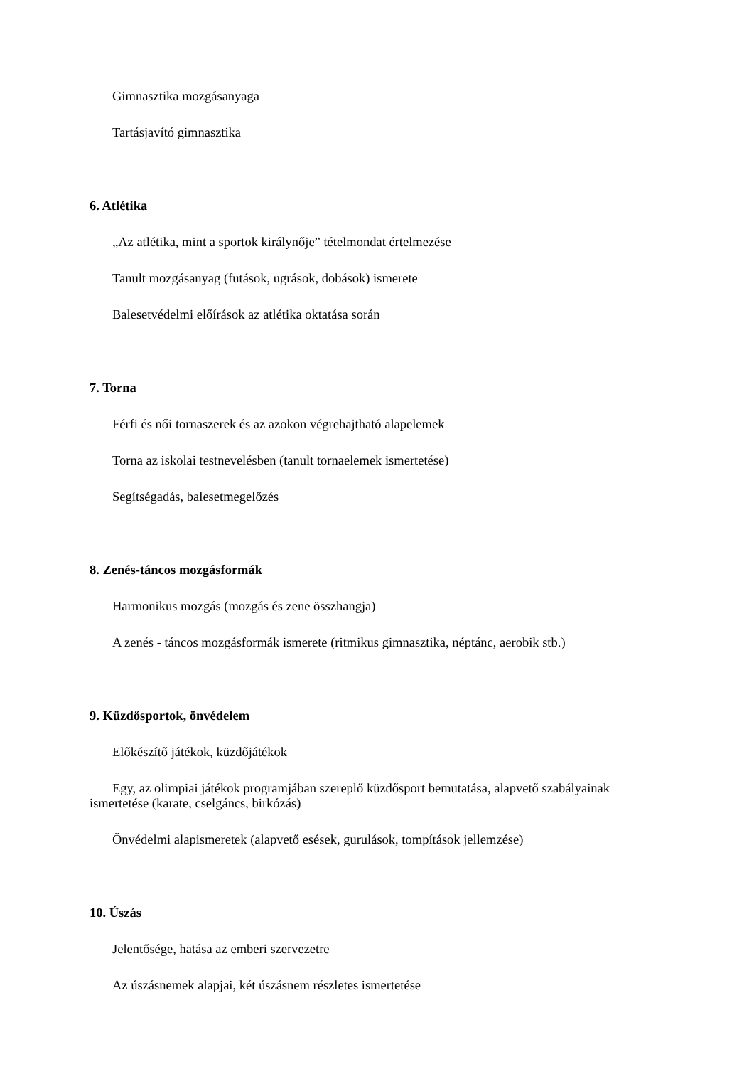Gimnasztika mozgásanyaga
Tartásjavító gimnasztika
6. Atlétika
„Az atlétika, mint a sportok királynője” tételmondat értelmezése
Tanult mozgásanyag (futások, ugrások, dobások) ismerete
Balesetvédelmi előírások az atlétika oktatása során
7. Torna
Férfi és női tornaszerek és az azokon végrehajtható alapelemek
Torna az iskolai testnevelésben (tanult tornaelemek ismertetése)
Segítségadás, balesetmegelőzés
8. Zenés-táncos mozgásformák
Harmonikus mozgás (mozgás és zene összhangja)
A zenés - táncos mozgásformák ismerete (ritmikus gimnasztika, néptánc, aerobik stb.)
9. Küzdősportok, önvédelem
Előkészítő játékok, küzdőjátékok
Egy, az olimpiai játékok programjában szereplő küzdősport bemutatása, alapvető szabályainak ismertetése (karate, cselgáncs, birkózás)
Önvédelmi alapismeretek (alapvető esések, gurulások, tompítások jellemzése)
10. Úszás
Jelentősége, hatása az emberi szervezetre
Az úszásnemek alapjai, két úszásnem részletes ismertetése